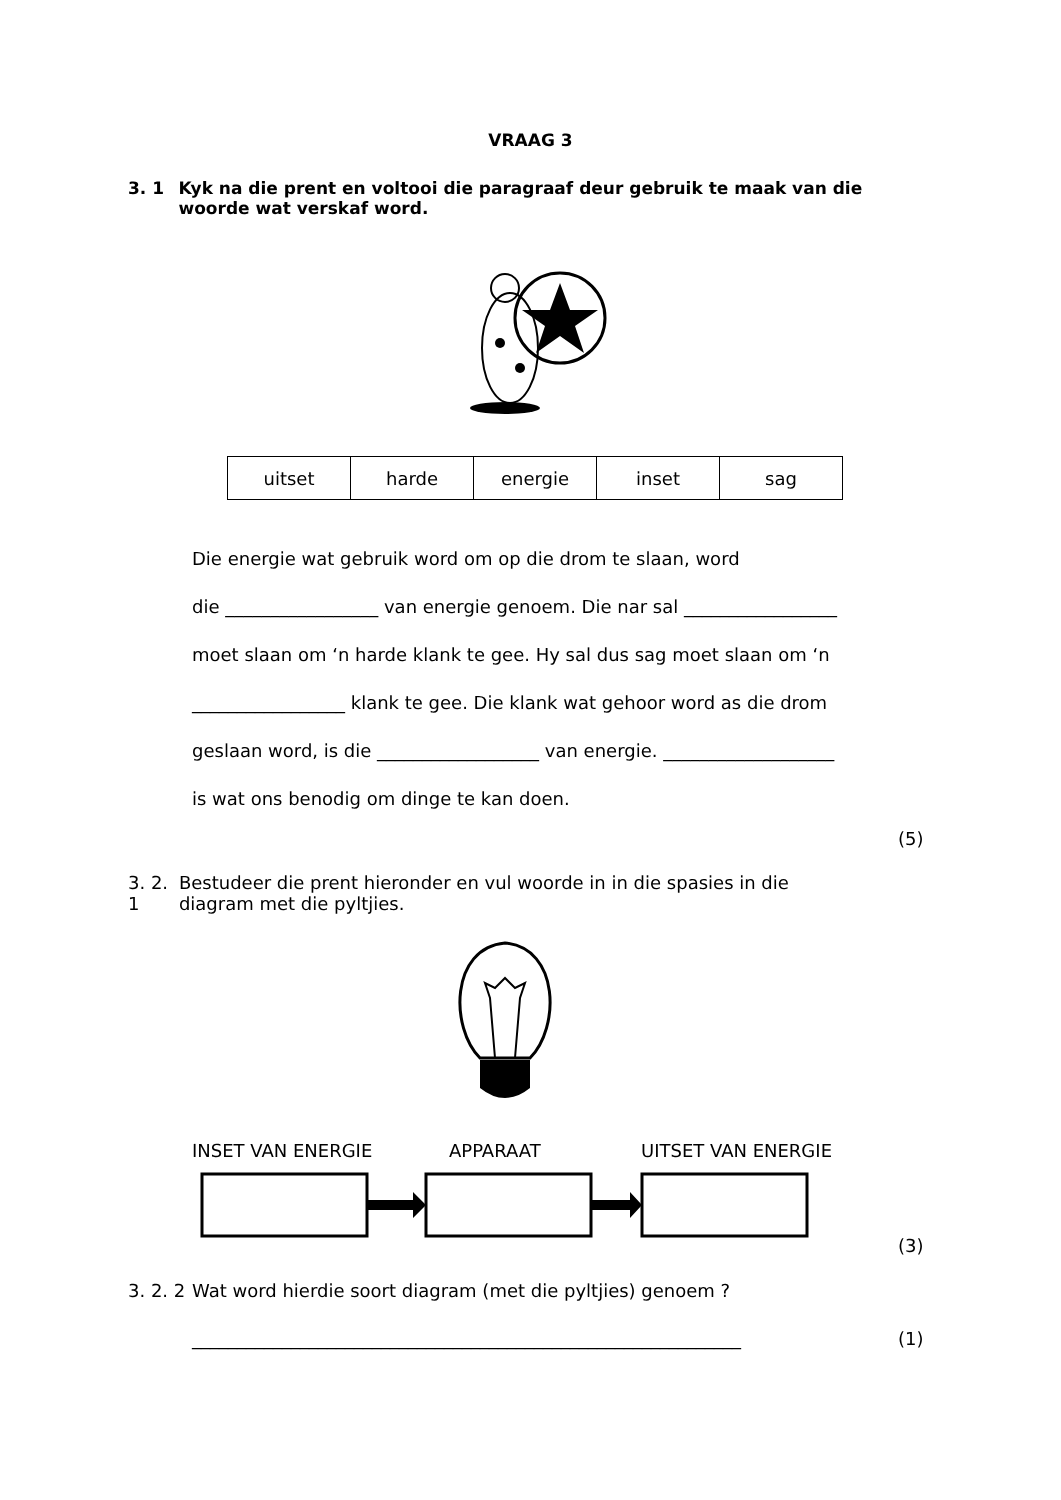VRAAG 3
3. 1 Kyk na die prent en voltooi die paragraaf deur gebruik te maak van die woorde wat verskaf word.
| uitset | harde | energie | inset | sag |
Die energie wat gebruik word om op die drom te slaan, word
die _________________ van energie genoem. Die nar sal _________________
moet slaan om ‘n harde klank te gee. Hy sal dus sag moet slaan om ‘n
_________________ klank te gee. Die klank wat gehoor word as die drom
geslaan word, is die __________________ van energie. ___________________
is wat ons benodig om dinge te kan doen.
(5)
3. 2. 1 Bestudeer die prent hieronder en vul woorde in in die spasies in die diagram met die pyltjies.
INSET VAN ENERGIE APPARAAT UITSET VAN ENERGIE
(3)
3. 2. 2 Wat word hierdie soort diagram (met die pyltjies) genoem ?
_____________________________________________________________
(1)